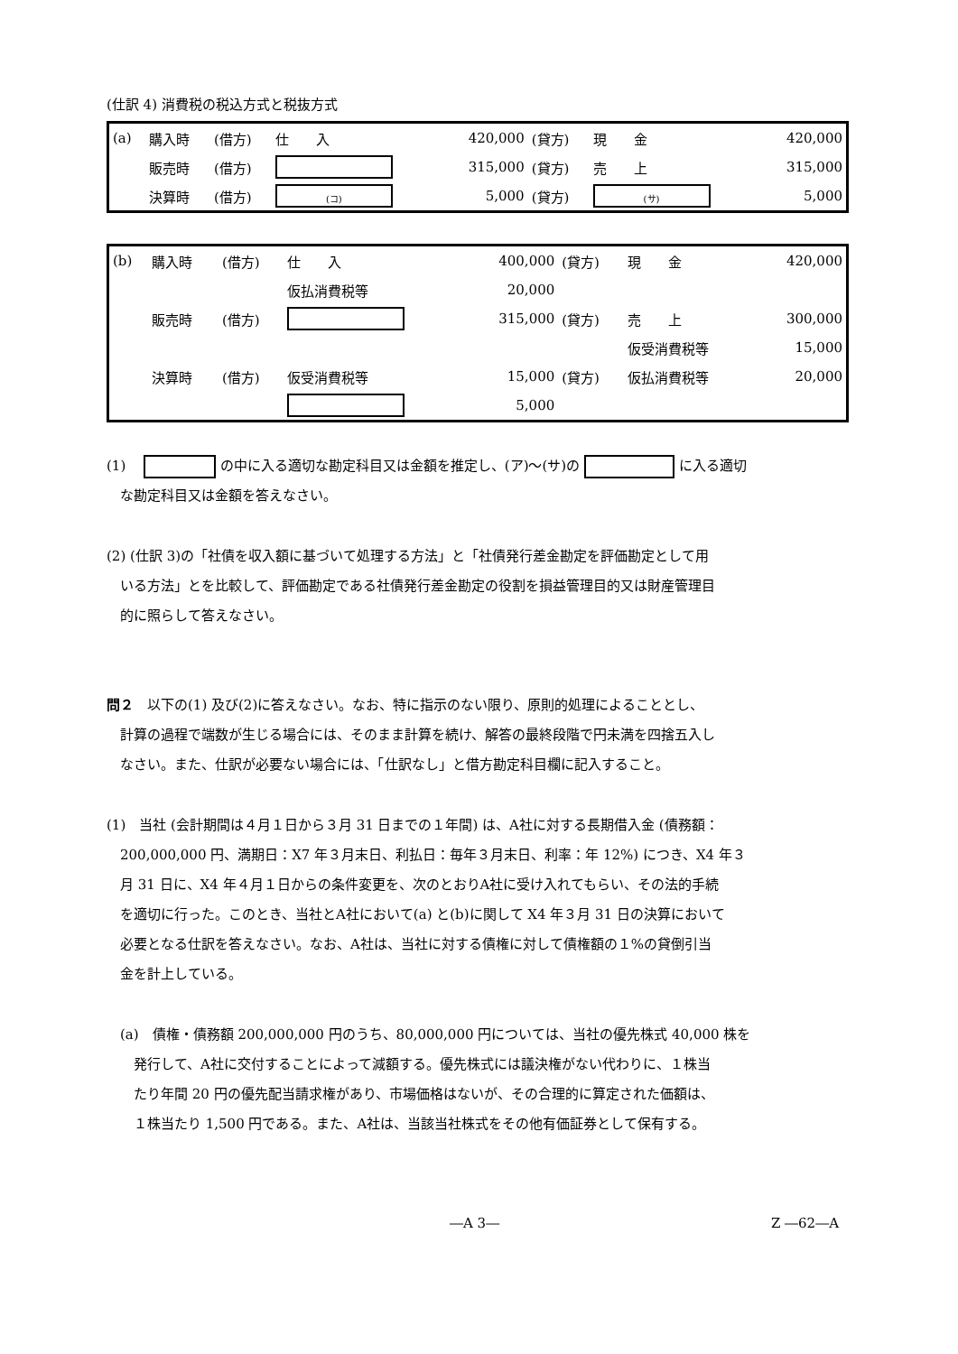(仕訳 4) 消費税の税込方式と税抜方式
| (a) | 購入時 | (借方) | 仕 入 | 420,000 | (貸方) | 現 金 | 420,000 |
| | 販売時 | (借方) | | 315,000 | (貸方) | 売 上 | 315,000 |
| | 決算時 | (借方) | (コ) | 5,000 | (貸方) | (サ) | 5,000 |
| (b) | 購入時 | (借方) | 仕 入 | 400,000 | (貸方) | 現 金 | 420,000 |
| | | | 仮払消費税等 | 20,000 | | | |
| | 販売時 | (借方) | | 315,000 | (貸方) | 売 上 | 300,000 |
| | | | | | | 仮受消費税等 | 15,000 |
| | 決算時 | (借方) | 仮受消費税等 | 15,000 | (貸方) | 仮払消費税等 | 20,000 |
| | | | | 5,000 | | | |
(1)　 の中に入る適切な勘定科目又は金額を推定し、(ア)～(サ)の に入る適切
　な勘定科目又は金額を答えなさい。
(2) (仕訳 3)の「社債を収入額に基づいて処理する方法」と「社債発行差金勘定を評価勘定として用
　いる方法」とを比較して、評価勘定である社債発行差金勘定の役割を損益管理目的又は財産管理目
　的に照らして答えなさい。
問２　以下の(1) 及び(2)に答えなさい。なお、特に指示のない限り、原則的処理によることとし、
　計算の過程で端数が生じる場合には、そのまま計算を続け、解答の最終段階で円未満を四捨五入し
　なさい。また、仕訳が必要ない場合には、「仕訳なし」と借方勘定科目欄に記入すること。
(1)　当社 (会計期間は４月１日から３月 31 日までの１年間) は、A社に対する長期借入金 (債務額：
　200,000,000 円、満期日：X7 年３月末日、利払日：毎年３月末日、利率：年 12%) につき、X4 年３
　月 31 日に、X4 年４月１日からの条件変更を、次のとおりA社に受け入れてもらい、その法的手続
　を適切に行った。このとき、当社とA社において(a) と(b)に関して X4 年３月 31 日の決算において
　必要となる仕訳を答えなさい。なお、A社は、当社に対する債権に対して債権額の１%の貸倒引当
　金を計上している。
　(a)　債権・債務額 200,000,000 円のうち、80,000,000 円については、当社の優先株式 40,000 株を
　　発行して、A社に交付することによって減額する。優先株式には議決権がない代わりに、１株当
　　たり年間 20 円の優先配当請求権があり、市場価格はないが、その合理的に算定された価額は、
　　１株当たり 1,500 円である。また、A社は、当該当社株式をその他有価証券として保有する。
―A 3― Z ―62―A